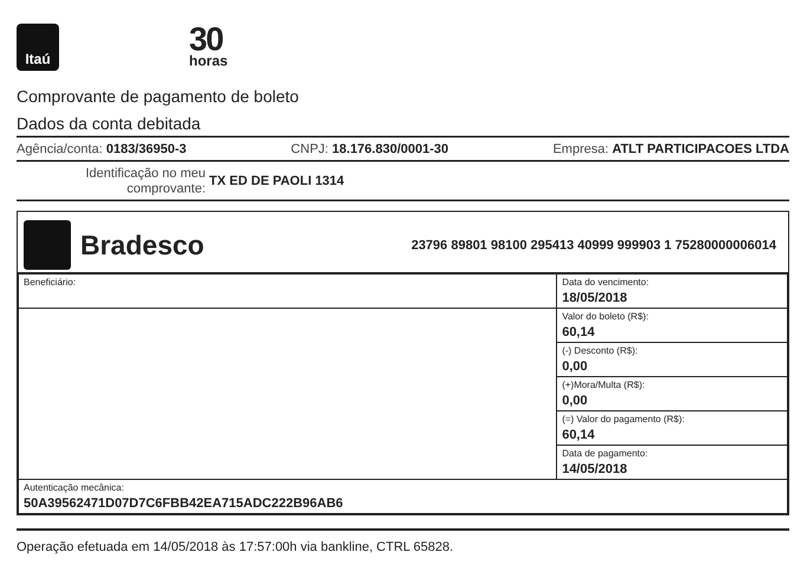Itaú
30
horas
Comprovante de pagamento de boleto
Dados da conta debitada
Agência/conta: 0183/36950-3 CNPJ: 18.176.830/0001-30 Empresa: ATLT PARTICIPACOES LTDA
Identificação no meu comprovante: TX ED DE PAOLI 1314
Bradesco
23796 89801 98100 295413 40999 999903 1 75280000006014
| Beneficiário: | Data do vencimento: 18/05/2018 |
| | Valor do boleto (R$): 60,14 |
| | (-) Desconto (R$): 0,00 |
| | (+)Mora/Multa (R$): 0,00 |
| | (=) Valor do pagamento (R$): 60,14 |
| | Data de pagamento: 14/05/2018 |
| Autenticação mecânica: 50A39562471D07D7C6FBB42EA715ADC222B96AB6 | |
Operação efetuada em 14/05/2018 às 17:57:00h via bankline, CTRL 65828.